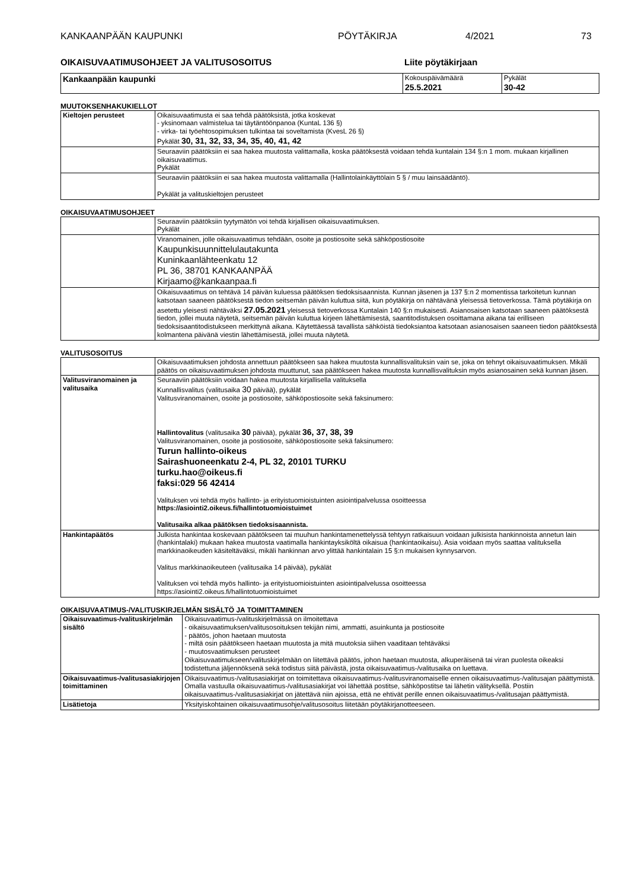KANKAANPÄÄN KAUPUNKI PÖYTÄKIRJA 4/2021 73
OIKAISUVAATIMUSOHJEET JA VALITUSOSOITUS Liite pöytäkirjaan
| Kankaanpään kaupunki | Kokouspäivämäärä 25.5.2021 | Pykälät 30-42 |
MUUTOKSENHAKUKIELLOT
| Kieltojen perusteet | Oikaisuvaatimusta ei saa tehdä päätöksistä, jotka koskevat - yksinomaan valmistelua tai täytäntöönpanoa (KuntaL 136 §) - virka- tai työehtosopimuksen tulkintaa tai soveltamista (KvesL 26 §) Pykälät 30, 31, 32, 33, 34, 35, 40, 41, 42 |
| | Seuraaviin päätöksiin ei saa hakea muutosta valittamalla, koska päätöksestä voidaan tehdä kuntalain 134 §:n 1 mom. mukaan kirjallinen oikaisuvaatimus. Pykälät |
| | Seuraaviin päätöksiin ei saa hakea muutosta valittamalla (Hallintolainkäyttölain 5 § / muu lainsäädäntö). Pykälät ja valituskieltojen perusteet |
OIKAISUVAATIMUSOHJEET
| | Seuraaviin päätöksiin tyytymätön voi tehdä kirjallisen oikaisuvaatimuksen. Pykälät |
| | Viranomainen, jolle oikaisuvaatimus tehdään, osoite ja postiosoite sekä sähköpostiosoite Kaupunkisuunnittelulautakunta Kuninkaanlähteenkatu 12 PL 36, 38701 KANKAANPÄÄ Kirjaamo@kankaanpaa.fi |
| | Oikaisuvaatimus on tehtävä 14 päivän kuluessa päätöksen tiedoksisaannista. Kunnan jäsenen ja 137 §:n 2 momentissa tarkoitetun kunnan katsotaan saaneen päätöksestä tiedon seitsemän päivän kuluttua siitä, kun pöytäkirja on nähtävänä yleisessä tietoverkossa. Tämä pöytäkirja on asetettu yleisesti nähtäväksi 27.05.2021 yleisessä tietoverkossa Kuntalain 140 §:n mukaisesti. Asianosaisen katsotaan saaneen päätöksestä tiedon, jollei muuta näytetä, seitsemän päivän kuluttua kirjeen lähettämisestä, saantitodistuksen osoittamana aikana tai erilliseen tiedoksisaantitodistukseen merkittynä aikana. Käytettäessä tavallista sähköistä tiedoksiantoa katsotaan asianosaisen saaneen tiedon päätöksestä kolmantena päivänä viestin lähettämisestä, jollei muuta näytetä. |
VALITUSOSOITUS
| | Oikaisuvaatimuksen johdosta annettuun päätökseen saa hakea muutosta kunnallisvalituksin vain se, joka on tehnyt oikaisuvaatimuksen. Mikäli päätös on oikaisuvaatimuksen johdosta muuttunut, saa päätökseen hakea muutosta kunnallisvalituksin myös asianosainen sekä kunnan jäsen. |
| Valitusviranomainen ja valitusaika | Seuraaviin päätöksiin voidaan hakea muutosta kirjallisella valituksella Kunnallisvalitus (valitusaika 30 päivää), pykälät Valitusviranomainen, osoite ja postiosoite, sähköpostiosoite sekä faksinumero: Hallintovalitus (valitusaika 30 päivää), pykälät 36, 37, 38, 39 Valitusviranomainen, osoite ja postiosoite, sähköpostiosoite sekä faksinumero: Turun hallinto-oikeus Sairashuoneenkatu 2-4, PL 32, 20101 TURKU turku.hao@oikeus.fi faksi:029 56 42414 Valituksen voi tehdä myös hallinto- ja erityistuomioistuinten asiointipalvelussa osoitteessa https://asiointi2.oikeus.fi/hallintotuomioistuimet Valitusaika alkaa päätöksen tiedoksisaannista. |
| Hankintapäätös | Julkista hankintaa koskevaan päätökseen tai muuhun hankintamenettelyssä tehtyyn ratkaisuun voidaan julkisista hankinnoista annetun lain (hankintalaki) mukaan hakea muutosta vaatimalla hankintayksiköltä oikaisua (hankintaoikaisu). Asia voidaan myös saattaa valituksella markkinaoikeuden käsiteltäväksi, mikäli hankinnan arvo ylittää hankintalain 15 §:n mukaisen kynnysarvon. Valitus markkinaoikeuteen (valitusaika 14 päivää), pykälät Valituksen voi tehdä myös hallinto- ja erityistuomioistuinten asiointipalvelussa osoitteessa https://asiointi2.oikeus.fi/hallintotuomioistuimet |
OIKAISUVAATIMUS-/VALITUSKIRJELMÄN SISÄLTÖ JA TOIMITTAMINEN
| Oikaisuvaatimus-/valituskirjelmän sisältö | Oikaisuvaatimus-/valituskirjelmässä on ilmoitettava - oikaisuvaatimuksen/valitusosoituksen tekijän nimi, ammatti, asuinkunta ja postiosoite - päätös, johon haetaan muutosta - miltä osin päätökseen haetaan muutosta ja mitä muutoksia siihen vaaditaan tehtäväksi - muutosvaatimuksen perusteet Oikaisuvaatimukseen/valituskirjelmään on liitettävä päätös, johon haetaan muutosta, alkuperäisenä tai viran puolesta oikeaksi todistettuna jäljennöksenä sekä todistus siitä päivästä, josta oikaisuvaatimus-/valitusaika on luettava. |
| Oikaisuvaatimus-/valitusasiakirjojen toimittaminen | Oikaisuvaatimus-/valitusasiakirjat on toimitettava oikaisuvaatimus-/valitusviranomaiselle ennen oikaisuvaatimus-/valitusajan päättymistä. Omalla vastuulla oikaisuvaatimus-/valitusasiakirjat voi lähettää postitse, sähköpostitse tai lähetin välityksellä. Postiin oikaisuvaatimus-/valitusasiakirjat on jätettävä niin ajoissa, että ne ehtivät perille ennen oikaisuvaatimus-/valitusajan päättymistä. |
| Lisätietoja | Yksityiskohtainen oikaisuvaatimusohje/valitusosoitus liitetään pöytäkirjanotteeseen. |